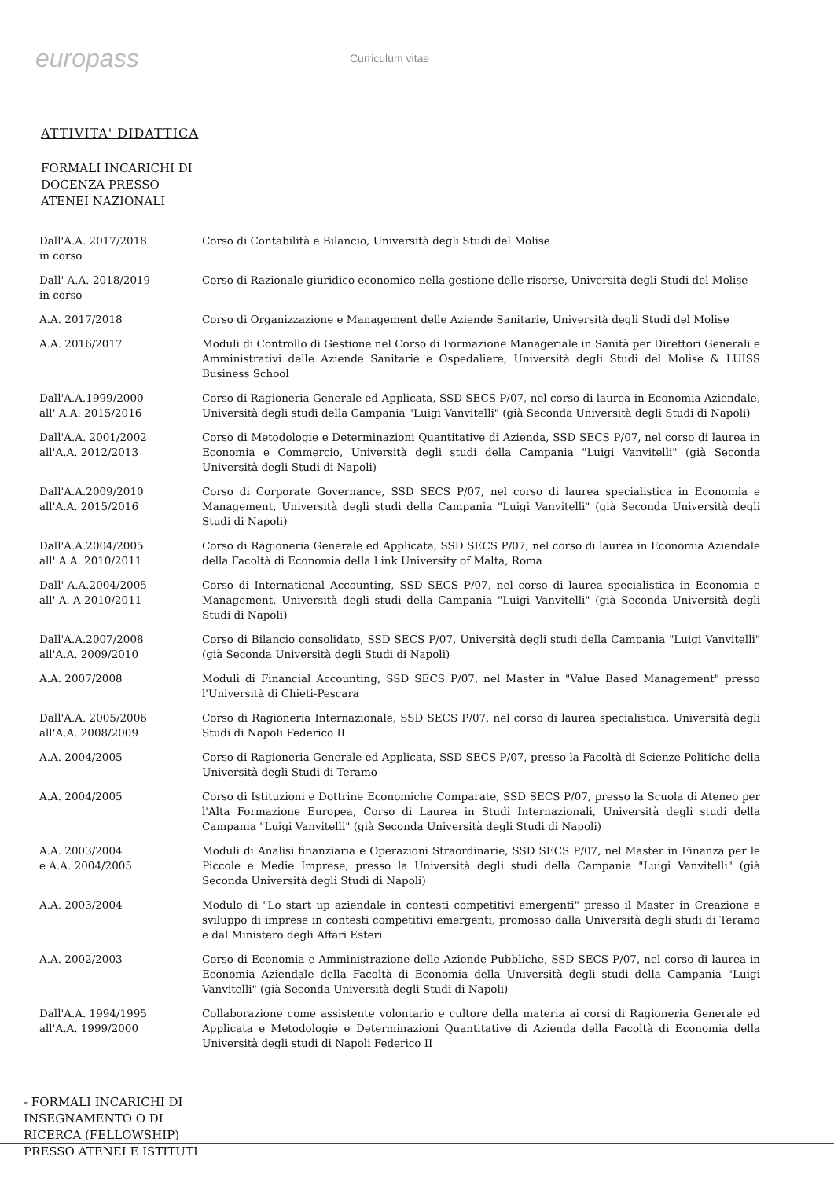europass
Curriculum vitae
ATTIVITA' DIDATTICA
FORMALI INCARICHI DI
DOCENZA PRESSO
ATENEI NAZIONALI
Dall'A.A. 2017/2018
in corso
Corso di Contabilità e Bilancio, Università degli Studi del Molise
Dall' A.A. 2018/2019
in corso
Corso di Razionale giuridico economico nella gestione delle risorse, Università degli Studi del Molise
A.A. 2017/2018 Corso di Organizzazione e Management delle Aziende Sanitarie, Università degli Studi del Molise
A.A. 2016/2017 Moduli di Controllo di Gestione nel Corso di Formazione Manageriale in Sanità per Direttori Generali e Amministrativi delle Aziende Sanitarie e Ospedaliere, Università degli Studi del Molise & LUISS Business School
Dall'A.A.1999/2000
all' A.A. 2015/2016
Corso di Ragioneria Generale ed Applicata, SSD SECS P/07, nel corso di laurea in Economia Aziendale, Università degli studi della Campania "Luigi Vanvitelli" (già Seconda Università degli Studi di Napoli)
Dall'A.A. 2001/2002
all'A.A. 2012/2013
Corso di Metodologie e Determinazioni Quantitative di Azienda, SSD SECS P/07, nel corso di laurea in Economia e Commercio, Università degli studi della Campania "Luigi Vanvitelli" (già Seconda Università degli Studi di Napoli)
Dall'A.A.2009/2010
all'A.A. 2015/2016
Corso di Corporate Governance, SSD SECS P/07, nel corso di laurea specialistica in Economia e Management, Università degli studi della Campania "Luigi Vanvitelli" (già Seconda Università degli Studi di Napoli)
Dall'A.A.2004/2005
all' A.A. 2010/2011
Corso di Ragioneria Generale ed Applicata, SSD SECS P/07, nel corso di laurea in Economia Aziendale della Facoltà di Economia della Link University of Malta, Roma
Dall' A.A.2004/2005
all' A. A 2010/2011
Corso di International Accounting, SSD SECS P/07, nel corso di laurea specialistica in Economia e Management, Università degli studi della Campania "Luigi Vanvitelli" (già Seconda Università degli Studi di Napoli)
Dall'A.A.2007/2008
all'A.A. 2009/2010
Corso di Bilancio consolidato, SSD SECS P/07, Università degli studi della Campania "Luigi Vanvitelli" (già Seconda Università degli Studi di Napoli)
A.A. 2007/2008 Moduli di Financial Accounting, SSD SECS P/07, nel Master in "Value Based Management" presso l'Università di Chieti-Pescara
Dall'A.A. 2005/2006
all'A.A. 2008/2009
Corso di Ragioneria Internazionale, SSD SECS P/07, nel corso di laurea specialistica, Università degli Studi di Napoli Federico II
A.A. 2004/2005 Corso di Ragioneria Generale ed Applicata, SSD SECS P/07, presso la Facoltà di Scienze Politiche della Università degli Studi di Teramo
A.A. 2004/2005 Corso di Istituzioni e Dottrine Economiche Comparate, SSD SECS P/07, presso la Scuola di Ateneo per l'Alta Formazione Europea, Corso di Laurea in Studi Internazionali, Università degli studi della Campania "Luigi Vanvitelli" (già Seconda Università degli Studi di Napoli)
A.A. 2003/2004
e A.A. 2004/2005
Moduli di Analisi finanziaria e Operazioni Straordinarie, SSD SECS P/07, nel Master in Finanza per le Piccole e Medie Imprese, presso la Università degli studi della Campania "Luigi Vanvitelli" (già Seconda Università degli Studi di Napoli)
A.A. 2003/2004 Modulo di "Lo start up aziendale in contesti competitivi emergenti" presso il Master in Creazione e sviluppo di imprese in contesti competitivi emergenti, promosso dalla Università degli studi di Teramo e dal Ministero degli Affari Esteri
A.A. 2002/2003 Corso di Economia e Amministrazione delle Aziende Pubbliche, SSD SECS P/07, nel corso di laurea in Economia Aziendale della Facoltà di Economia della Università degli studi della Campania "Luigi Vanvitelli" (già Seconda Università degli Studi di Napoli)
Dall'A.A. 1994/1995
all'A.A. 1999/2000
Collaborazione come assistente volontario e cultore della materia ai corsi di Ragioneria Generale ed Applicata e Metodologie e Determinazioni Quantitative di Azienda della Facoltà di Economia della Università degli studi di Napoli Federico II
- FORMALI INCARICHI DI
INSEGNAMENTO O DI
RICERCA (FELLOWSHIP)
PRESSO ATENEI E ISTITUTI